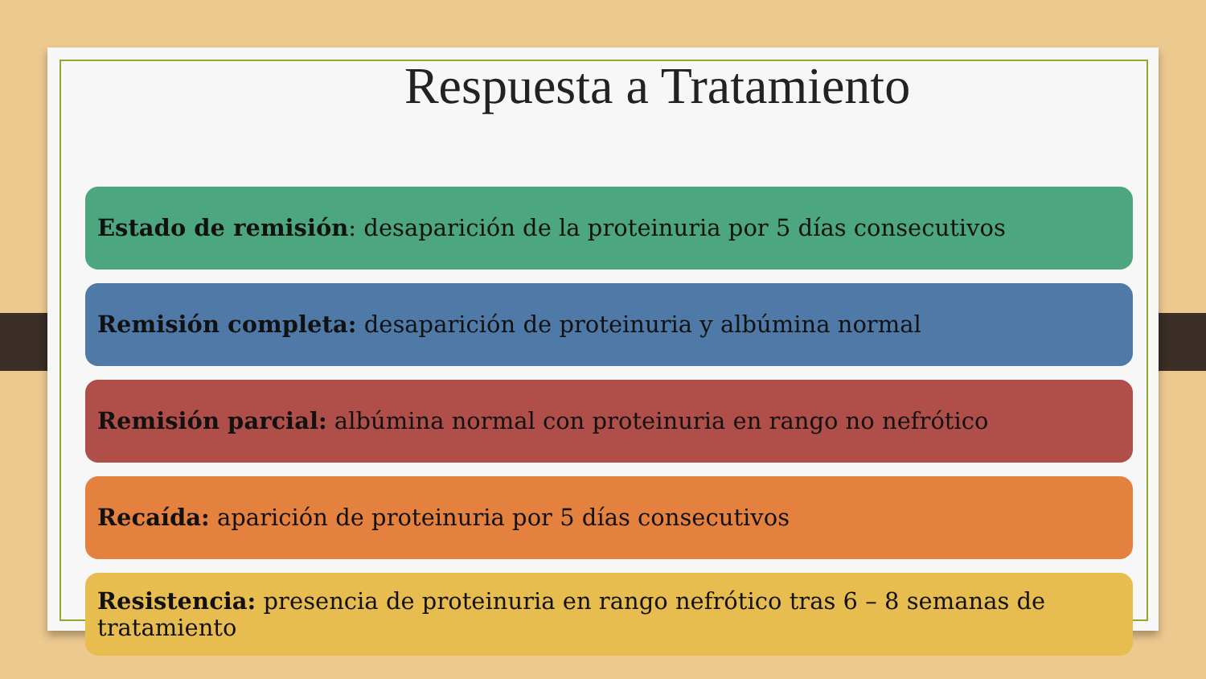Respuesta a Tratamiento
Estado de remisión: desaparición de la proteinuria por 5 días consecutivos
Remisión completa: desaparición de proteinuria y albúmina normal
Remisión parcial: albúmina normal con proteinuria en rango no nefrótico
Recaída: aparición de proteinuria por 5 días consecutivos
Resistencia: presencia de proteinuria en rango nefrótico tras 6 – 8 semanas de tratamiento